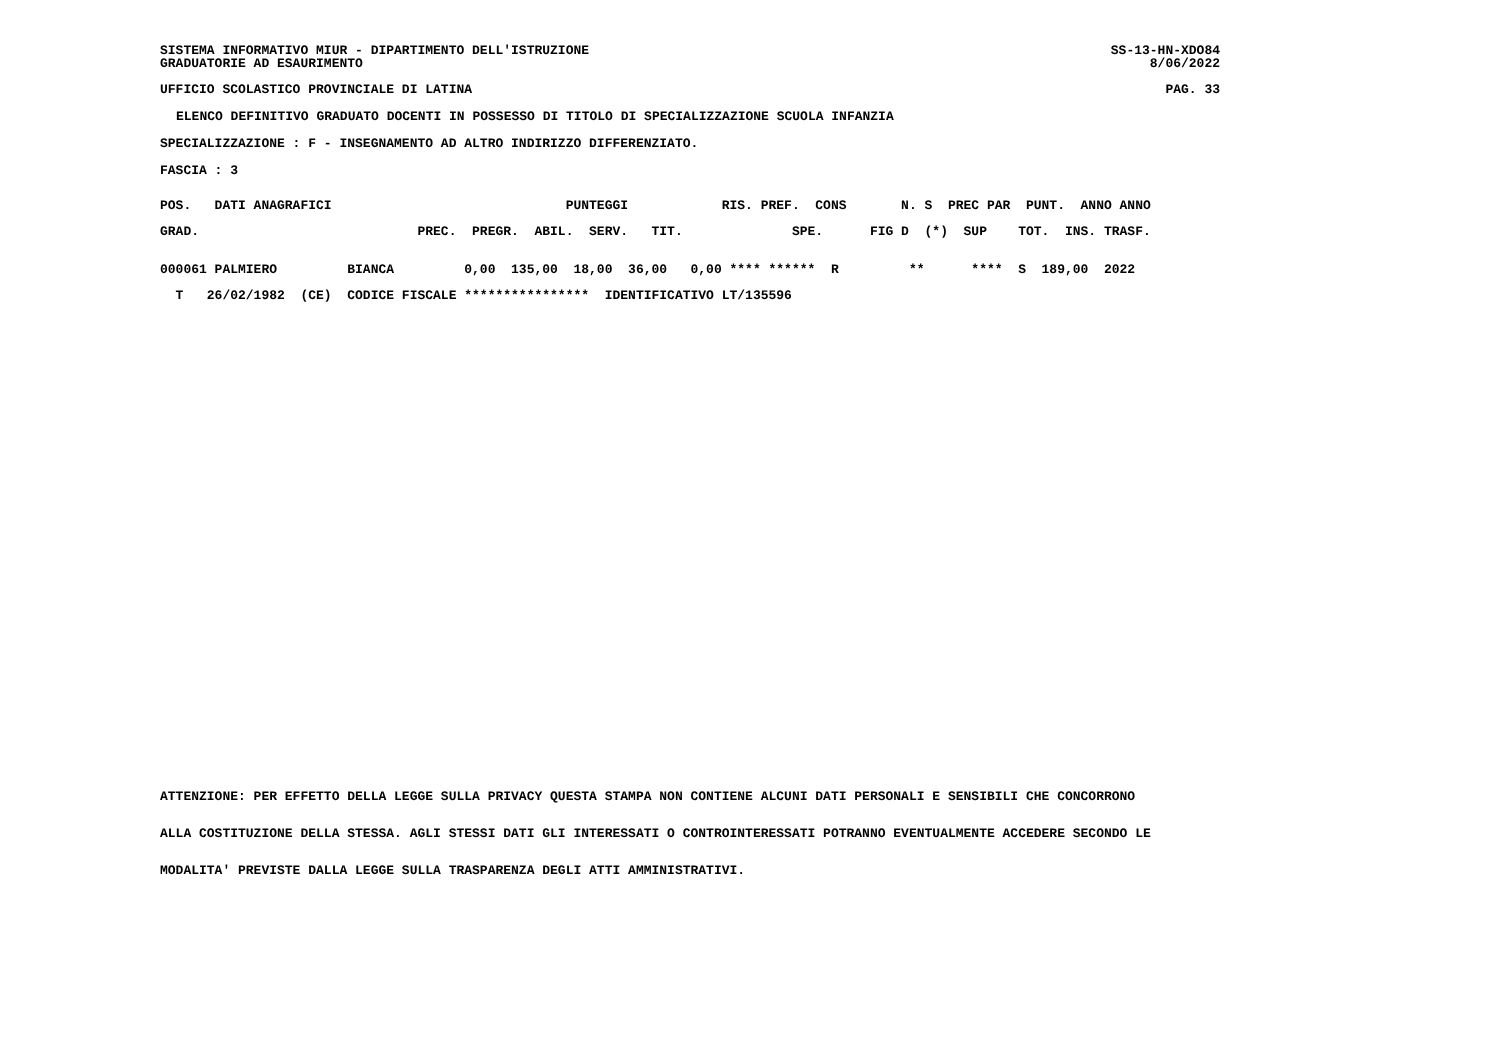SISTEMA INFORMATIVO MIUR - DIPARTIMENTO DELL'ISTRUZIONE GRADUATORIE AD ESAURIMENTO
SS-13-HN-XDO84 8/06/2022
UFFICIO SCOLASTICO PROVINCIALE DI LATINA
PAG. 33
ELENCO DEFINITIVO GRADUATO DOCENTI IN POSSESSO DI TITOLO DI SPECIALIZZAZIONE SCUOLA INFANZIA
SPECIALIZZAZIONE : F - INSEGNAMENTO AD ALTRO INDIRIZZO DIFFERENZIATO.
FASCIA : 3
| POS. DATI ANAGRAFICI PUNTEGGI RIS. PREF. CONS N. S PREC PAR PUNT. ANNO ANNO |
| --- |
| GRAD. PREC. PREGR. ABIL. SERV. TIT. SPE. FIG D (*) SUP TOT. INS. TRASF. |
| 000061 PALMIERO BIANCA 0,00 135,00 18,00 36,00 0,00 **** ****** R ** **** S 189,00 2022 |
| T 26/02/1982 (CE) CODICE FISCALE **************** IDENTIFICATIVO LT/135596 |
ATTENZIONE: PER EFFETTO DELLA LEGGE SULLA PRIVACY QUESTA STAMPA NON CONTIENE ALCUNI DATI PERSONALI E SENSIBILI CHE CONCORRONO
ALLA COSTITUZIONE DELLA STESSA. AGLI STESSI DATI GLI INTERESSATI O CONTROINTERESSATI POTRANNO EVENTUALMENTE ACCEDERE SECONDO LE
MODALITA' PREVISTE DALLA LEGGE SULLA TRASPARENZA DEGLI ATTI AMMINISTRATIVI.